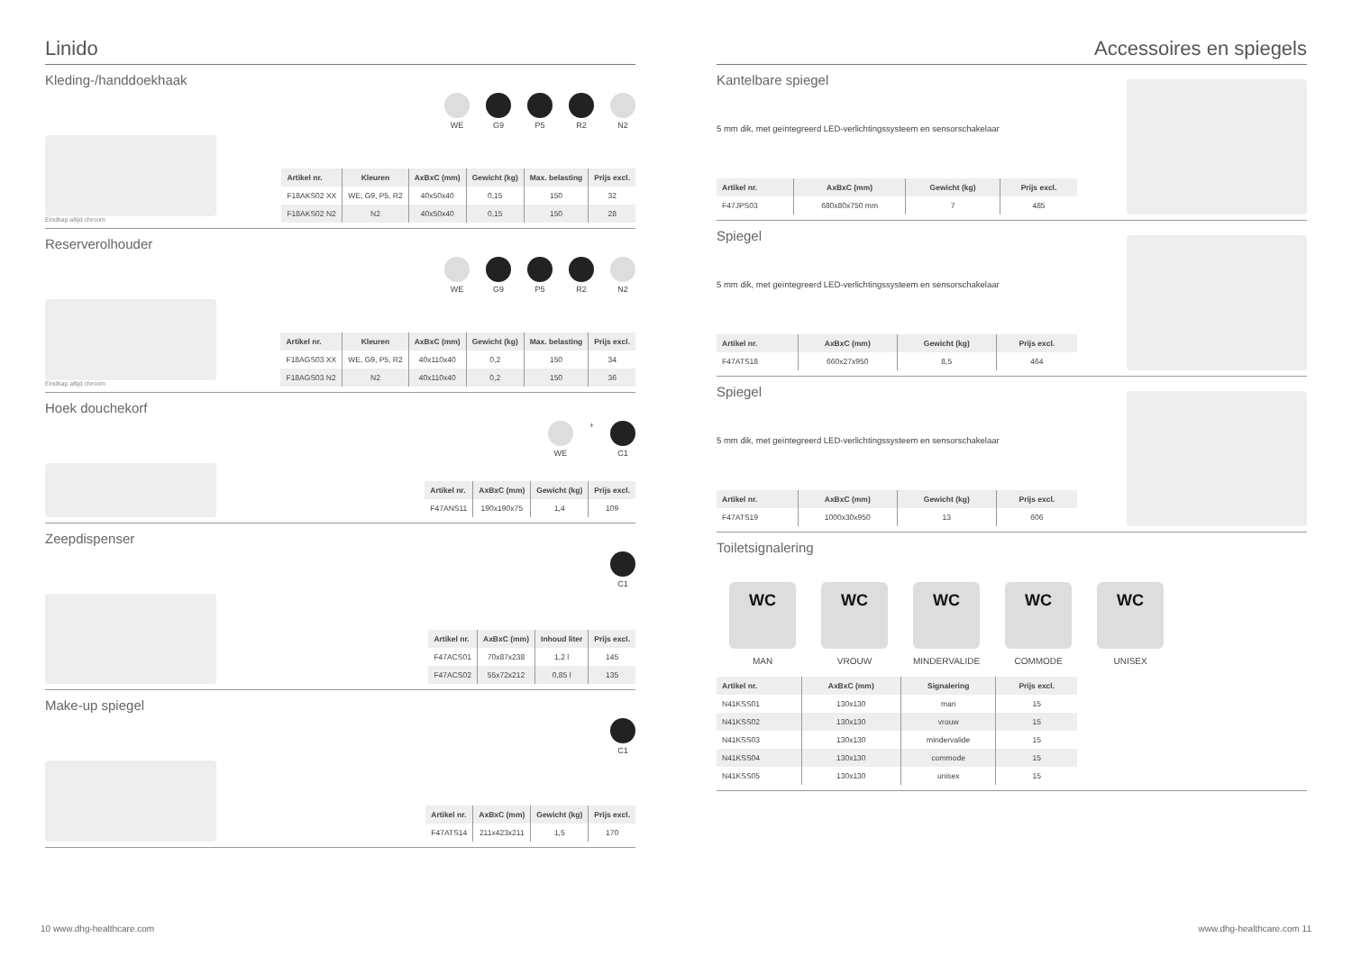Linido
Kleding-/handdoekhaak
WE G9 P5 R2 N2
Eindkap altijd chroom
| Artikel nr. | Kleuren | AxBxC (mm) | Gewicht (kg) | Max. belasting | Prijs excl. |
| --- | --- | --- | --- | --- | --- |
| F18AKS02 XX | WE, G9, P5, R2 | 40x50x40 | 0,15 | 150 | 32 |
| F18AKS02 N2 | N2 | 40x50x40 | 0,15 | 150 | 28 |
Reserverolhouder
WE G9 P5 R2 N2
Eindkap altijd chroom
| Artikel nr. | Kleuren | AxBxC (mm) | Gewicht (kg) | Max. belasting | Prijs excl. |
| --- | --- | --- | --- | --- | --- |
| F18AGS03 XX | WE, G9, P5, R2 | 40x110x40 | 0,2 | 150 | 34 |
| F18AGS03 N2 | N2 | 40x110x40 | 0,2 | 150 | 36 |
Hoek douchekorf
WE + C1
| Artikel nr. | AxBxC (mm) | Gewicht (kg) | Prijs excl. |
| --- | --- | --- | --- |
| F47ANS11 | 190x190x75 | 1,4 | 109 |
Zeepdispenser
C1
| Artikel nr. | AxBxC (mm) | Inhoud liter | Prijs excl. |
| --- | --- | --- | --- |
| F47ACS01 | 70x87x238 | 1,2 l | 145 |
| F47ACS02 | 55x72x212 | 0,85 l | 135 |
Make-up spiegel
C1
| Artikel nr. | AxBxC (mm) | Gewicht (kg) | Prijs excl. |
| --- | --- | --- | --- |
| F47ATS14 | 211x423x211 | 1,5 | 170 |
Accessoires en spiegels
Kantelbare spiegel
5 mm dik, met geïntegreerd LED-verlichtingssysteem en sensorschakelaar
| Artikel nr. | AxBxC (mm) | Gewicht (kg) | Prijs excl. |
| --- | --- | --- | --- |
| F47JPS03 | 680x80x750 mm | 7 | 485 |
Spiegel
5 mm dik, met geïntegreerd LED-verlichtingssysteem en sensorschakelaar
| Artikel nr. | AxBxC (mm) | Gewicht (kg) | Prijs excl. |
| --- | --- | --- | --- |
| F47ATS18 | 660x27x950 | 8,5 | 464 |
Spiegel
5 mm dik, met geïntegreerd LED-verlichtingssysteem en sensorschakelaar
| Artikel nr. | AxBxC (mm) | Gewicht (kg) | Prijs excl. |
| --- | --- | --- | --- |
| F47ATS19 | 1000x30x950 | 13 | 606 |
Toiletsignalering
WC
MAN
WC
VROUW
WC
MINDERVALIDE
WC
COMMODE
WC
UNISEX
| Artikel nr. | AxBxC (mm) | Signalering | Prijs excl. |
| --- | --- | --- | --- |
| N41KSS01 | 130x130 | man | 15 |
| N41KSS02 | 130x130 | vrouw | 15 |
| N41KSS03 | 130x130 | mindervalide | 15 |
| N41KSS04 | 130x130 | commode | 15 |
| N41KSS05 | 130x130 | unisex | 15 |
10 www.dhg-healthcare.com www.dhg-healthcare.com 11